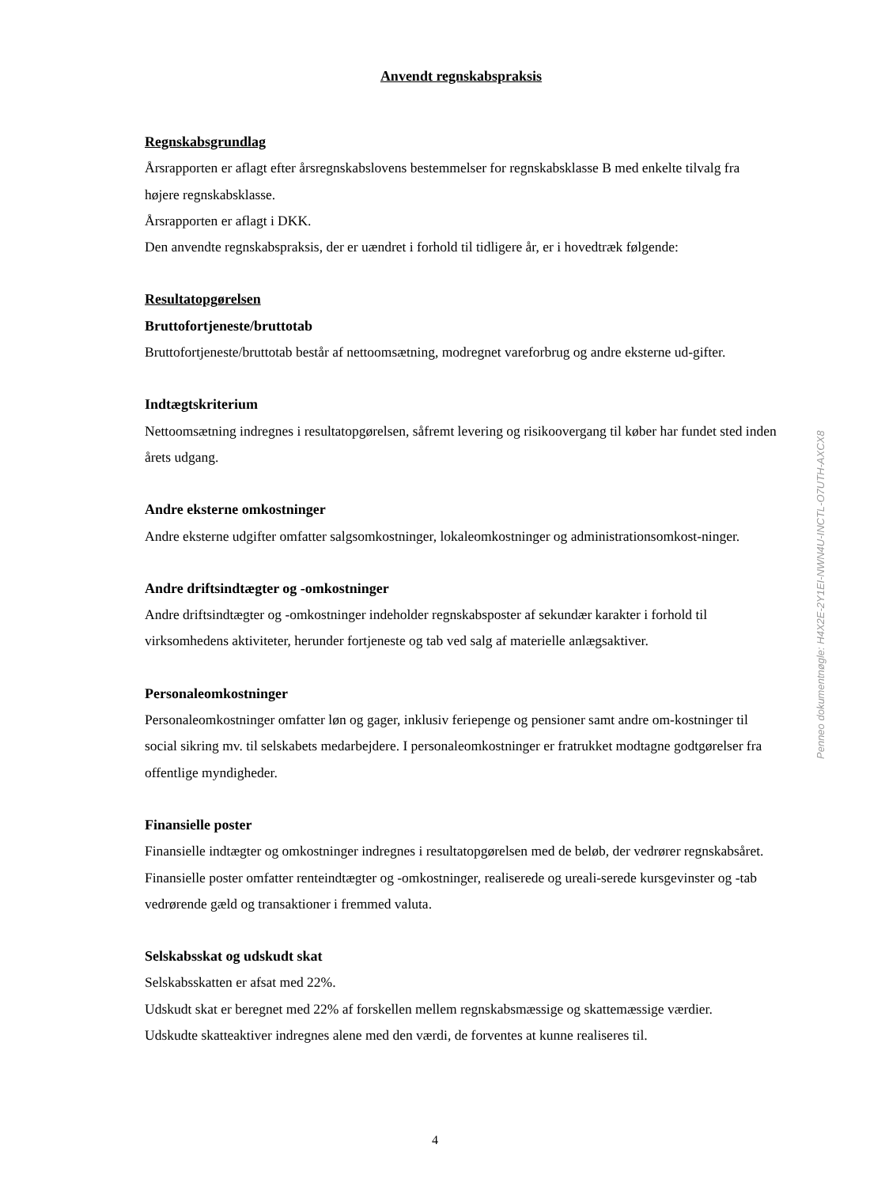Anvendt regnskabspraksis
Regnskabsgrundlag
Årsrapporten er aflagt efter årsregnskabslovens bestemmelser for regnskabsklasse B med enkelte tilvalg fra højere regnskabsklasse.
Årsrapporten er aflagt i DKK.
Den anvendte regnskabspraksis, der er uændret i forhold til tidligere år, er i hovedtræk følgende:
Resultatopgørelsen
Bruttofortjeneste/bruttotab
Bruttofortjeneste/bruttotab består af nettoomsætning, modregnet vareforbrug og andre eksterne ud-gifter.
Indtægtskriterium
Nettoomsætning indregnes i resultatopgørelsen, såfremt levering og risikoovergang til køber har fundet sted inden årets udgang.
Andre eksterne omkostninger
Andre eksterne udgifter omfatter salgsomkostninger, lokaleomkostninger og administrationsomkost-ninger.
Andre driftsindtægter og -omkostninger
Andre driftsindtægter og -omkostninger indeholder regnskabsposter af sekundær karakter i forhold til virksomhedens aktiviteter, herunder fortjeneste og tab ved salg af materielle anlægsaktiver.
Personaleomkostninger
Personaleomkostninger omfatter løn og gager, inklusiv feriepenge og pensioner samt andre om-kostninger til social sikring mv. til selskabets medarbejdere. I personaleomkostninger er fratrukket modtagne godtgørelser fra offentlige myndigheder.
Finansielle poster
Finansielle indtægter og omkostninger indregnes i resultatopgørelsen med de beløb, der vedrører regnskabsåret. Finansielle poster omfatter renteindtægter og -omkostninger, realiserede og ureali-serede kursgevinster og -tab vedrørende gæld og transaktioner i fremmed valuta.
Selskabsskat og udskudt skat
Selskabsskatten er afsat med 22%.
Udskudt skat er beregnet med 22% af forskellen mellem regnskabsmæssige og skattemæssige værdier.
Udskudte skatteaktiver indregnes alene med den værdi, de forventes at kunne realiseres til.
4
Penneo dokumentnøgle: H4X2E-2Y1EI-NWN4U-INCTL-O7UTH-AXCX8